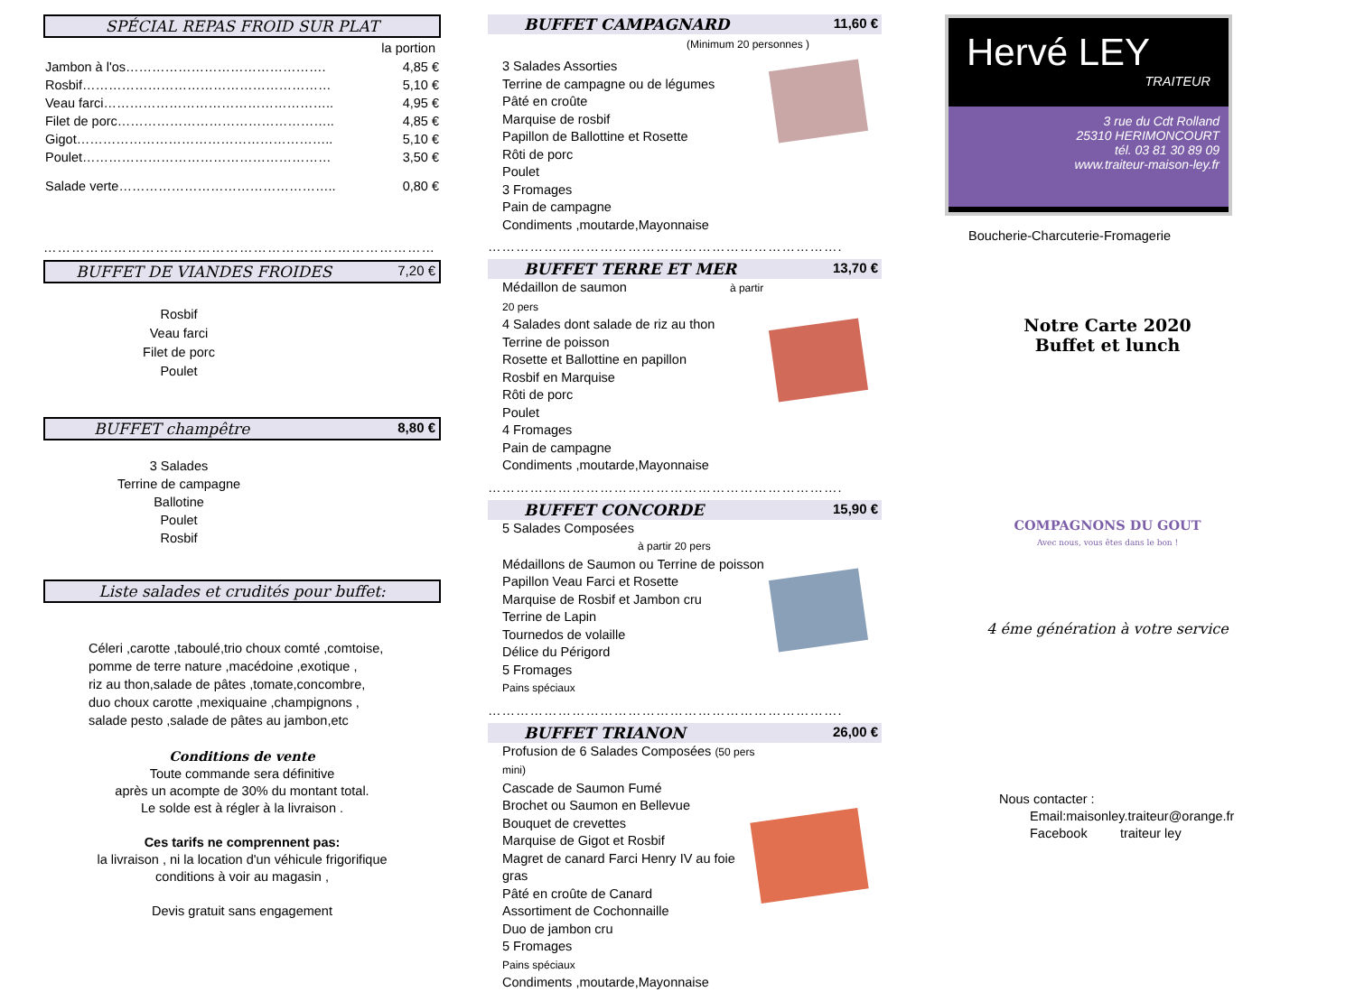SPÉCIAL REPAS FROID SUR PLAT
la portion
| Jambon à l'os………………………………………. | 4,85 € |
| Rosbif………………………………………………… | 5,10 € |
| Veau farci…………………………………………….. | 4,95 € |
| Filet de porc………………………………………….. | 4,85 € |
| Gigot………………………………………………….. | 5,10 € |
| Poulet………………………………………………… | 3,50 € |
| Salade verte………………………………………….. | 0,80 € |
…………………………………………………………………………
BUFFET DE VIANDES FROIDES 7,20 €
Rosbif
Veau farci
Filet de porc
Poulet
BUFFET champêtre 8,80 €
3 Salades
Terrine de campagne
Ballotine
Poulet
Rosbif
Liste salades et crudités pour buffet:
Céleri ,carotte ,taboulé,trio choux comté ,comtoise,
pomme de terre nature ,macédoine ,exotique ,
riz au thon,salade de pâtes ,tomate,concombre,
duo choux carotte ,mexiquaine ,champignons ,
salade pesto ,salade de pâtes au jambon,etc
Conditions de vente
Toute commande sera définitive
après un acompte de 30% du montant total.
Le solde est à régler à la livraison .
Ces tarifs ne comprennent pas:
la livraison , ni la location d'un véhicule frigorifique
conditions à voir au magasin ,
Devis gratuit sans engagement
BUFFET CAMPAGNARD 11,60 €
(Minimum 20 personnes )
3 Salades Assorties
Terrine de campagne ou de légumes
Pâté en croûte
Marquise de rosbif
Papillon de Ballottine et Rosette
Rôti de porc
Poulet
3 Fromages
Pain de campagne
Condiments ,moutarde,Mayonnaise
………………………………………………………………….
BUFFET TERRE ET MER 13,70 €
Médaillon de saumon à partir 20 pers
4 Salades dont salade de riz au thon
Terrine de poisson
Rosette et Ballottine en papillon
Rosbif en Marquise
Rôti de porc
Poulet
4 Fromages
Pain de campagne
Condiments ,moutarde,Mayonnaise
………………………………………………………………….
BUFFET CONCORDE 15,90 €
5 Salades Composées à partir 20 pers
Médaillons de Saumon ou Terrine de poisson
Papillon Veau Farci et Rosette
Marquise de Rosbif et Jambon cru
Terrine de Lapin
Tournedos de volaille
Délice du Périgord
5 Fromages
Pains spéciaux
………………………………………………………………….
BUFFET TRIANON 26,00 €
Profusion de 6 Salades Composées (50 pers mini)
Cascade de Saumon Fumé
Brochet ou Saumon en Bellevue
Bouquet de crevettes
Marquise de Gigot et Rosbif
Magret de canard Farci Henry IV au foie gras
Pâté en croûte de Canard
Assortiment de Cochonnaille
Duo de jambon cru
5 Fromages
Pains spéciaux
Condiments ,moutarde,Mayonnaise
Hervé LEY
TRAITEUR
3 rue du Cdt Rolland
25310 HERIMONCOURT
tél. 03 81 30 89 09
www.traiteur-maison-ley.fr
Boucherie-Charcuterie-Fromagerie
Notre Carte 2020
Buffet et lunch
COMPAGNONS DU GOUT
Avec nous, vous êtes dans le bon !
4 éme génération à votre service
Nous contacter :
Email:maisonley.traiteur@orange.fr
Facebook traiteur ley